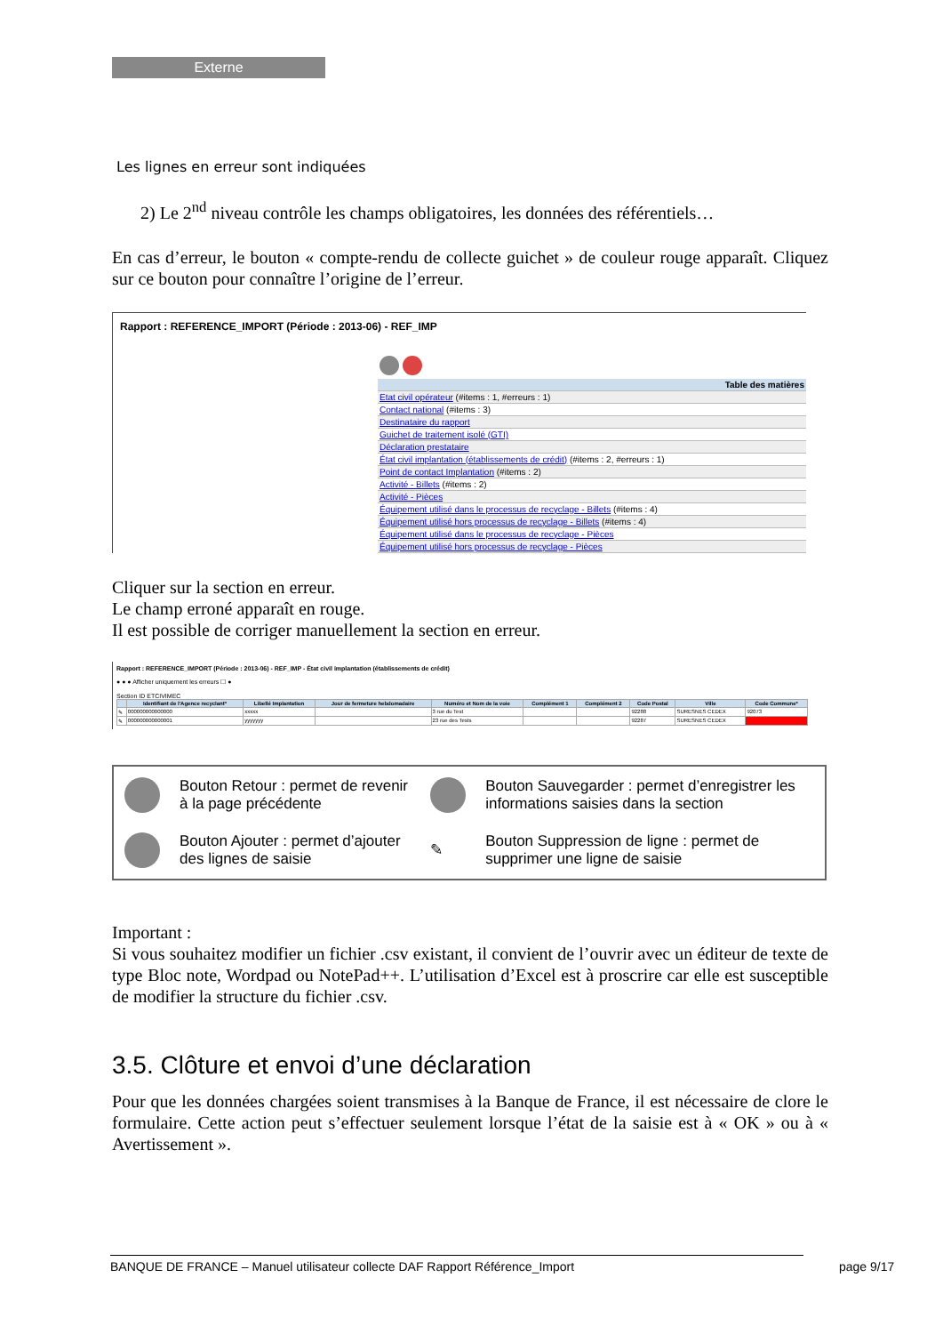Externe
Les lignes en erreur sont indiquées
2) Le 2<sup>nd</sup> niveau contrôle les champs obligatoires, les données des référentiels…
En cas d’erreur, le bouton « compte-rendu de collecte guichet » de couleur rouge apparaît. Cliquez sur ce bouton pour connaître l’origine de l’erreur.
Rapport : REFERENCE_IMPORT (Période : 2013-06) - REF_IMP
| Table des matières |
| Etat civil opérateur (#items : 1, #erreurs : 1) |
| Contact national (#items : 3) |
| Destinataire du rapport |
| Guichet de traitement isolé (GTI) |
| Déclaration prestataire |
| État civil implantation (établissements de crédit) (#items : 2, #erreurs : 1) |
| Point de contact Implantation (#items : 2) |
| Activité - Billets (#items : 2) |
| Activité - Pièces |
| Équipement utilisé dans le processus de recyclage - Billets (#items : 4) |
| Équipement utilisé hors processus de recyclage - Billets (#items : 4) |
| Équipement utilisé dans le processus de recyclage - Pièces |
| Équipement utilisé hors processus de recyclage - Pièces |
Cliquer sur la section en erreur.
Le champ erroné apparaît en rouge.
Il est possible de corriger manuellement la section en erreur.
Rapport : REFERENCE_IMPORT (Période : 2013-06) - REF_IMP - État civil implantation (établissements de crédit)
● ● ● Afficher uniquement les erreurs ☐ ●
Section ID ETCIVIMEC
| | Identifiant de l'Agence recyclant* | Libellé Implantation | Jour de fermeture hebdomadaire | Numéro et Nom de la voie | Complément 1 | Complément 2 | Code Postal | Ville | Code Commune* |
| --- | --- | --- | --- | --- | --- | --- | --- | --- | --- |
| ✎ | 000000000000000 | xxxxx | | 3 rue du Test | | | 92288 | SURESNES CEDEX | 92073 |
| ✎ | 000000000000001 | yyyyyyy | | 23 rue des Tests | | | 92287 | SURESNES CEDEX | |
| | Bouton Retour : permet de revenir à la page précédente | | Bouton Sauvegarder : permet d’enregistrer les informations saisies dans la section |
| | Bouton Ajouter : permet d’ajouter des lignes de saisie | ✎ | Bouton Suppression de ligne : permet de supprimer une ligne de saisie |
Important :
Si vous souhaitez modifier un fichier .csv existant, il convient de l’ouvrir avec un éditeur de texte de type Bloc note, Wordpad ou NotePad++. L’utilisation d’Excel est à proscrire car elle est susceptible de modifier la structure du fichier .csv.
3.5. Clôture et envoi d’une déclaration
Pour que les données chargées soient transmises à la Banque de France, il est nécessaire de clore le formulaire. Cette action peut s’effectuer seulement lorsque l’état de la saisie est à « OK » ou à « Avertissement ».
BANQUE DE FRANCE – Manuel utilisateur collecte DAF Rapport Référence_Import page 9/17